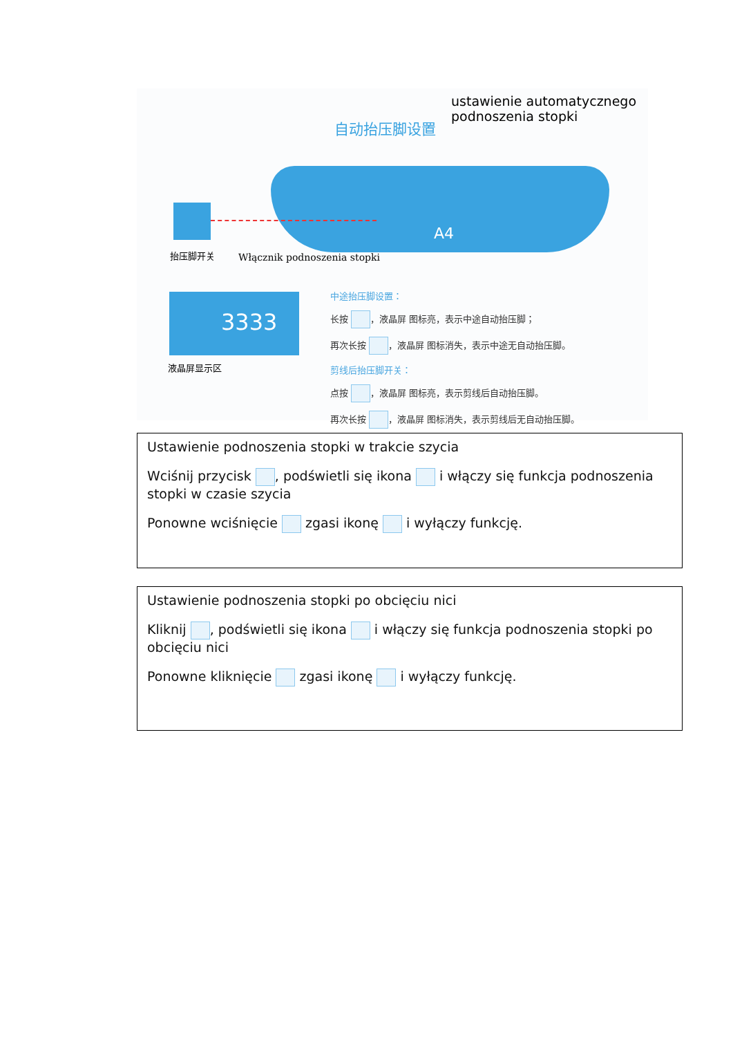ustawienie automatycznego
podnoszenia stopki
自动抬压脚设置
A4
抬压脚开关 Włącznik podnoszenia stopki
3333
液晶屏显示区
中途抬压脚设置：
长按 ，液晶屏 图标亮，表示中途自动抬压脚；
再次长按 ，液晶屏 图标消失，表示中途无自动抬压脚。
剪线后抬压脚开关：
点按 ，液晶屏 图标亮，表示剪线后自动抬压脚。
再次长按 ，液晶屏 图标消失，表示剪线后无自动抬压脚。
Ustawienie podnoszenia stopki w trakcie szycia
Wciśnij przycisk , podświetli się ikona i włączy się funkcja podnoszenia stopki w czasie szycia
Ponowne wciśnięcie zgasi ikonę i wyłączy funkcję.
Ustawienie podnoszenia stopki po obcięciu nici
Kliknij , podświetli się ikona i włączy się funkcja podnoszenia stopki po obcięciu nici
Ponowne kliknięcie zgasi ikonę i wyłączy funkcję.